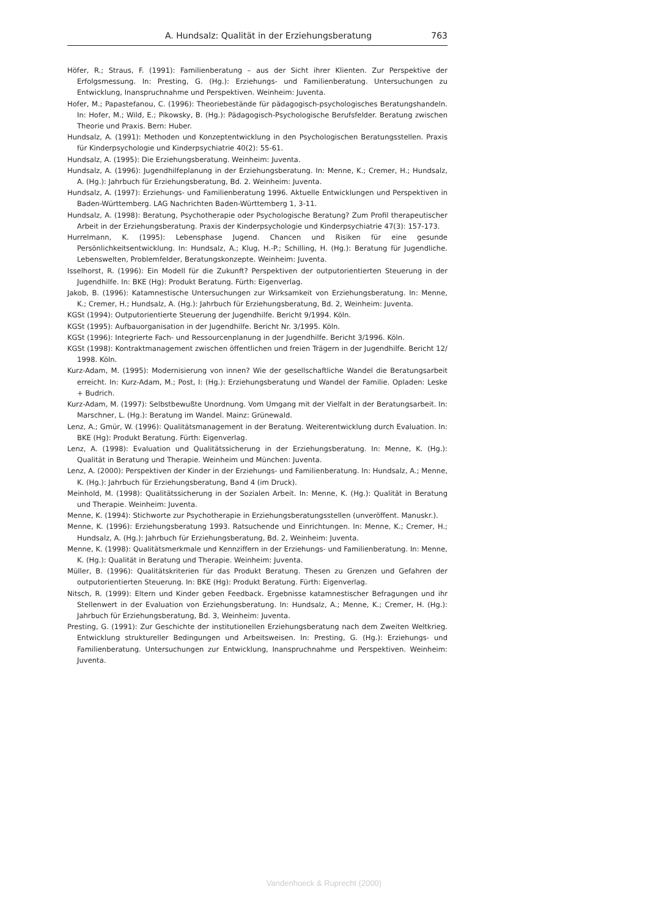A. Hundsalz: Qualität in der Erziehungsberatung 763
Höfer, R.; Straus, F. (1991): Familienberatung – aus der Sicht ihrer Klienten. Zur Perspektive der Erfolgsmessung. In: Presting, G. (Hg.): Erziehungs- und Familienberatung. Untersuchungen zu Entwicklung, Inanspruchnahme und Perspektiven. Weinheim: Juventa.
Hofer, M.; Papastefanou, C. (1996): Theoriebestände für pädagogisch-psychologisches Beratungshandeln. In: Hofer, M.; Wild, E.; Pikowsky, B. (Hg.): Pädagogisch-Psychologische Berufsfelder. Beratung zwischen Theorie und Praxis. Bern: Huber.
Hundsalz, A. (1991): Methoden und Konzeptentwicklung in den Psychologischen Beratungsstellen. Praxis für Kinderpsychologie und Kinderpsychiatrie 40(2): 55-61.
Hundsalz, A. (1995): Die Erziehungsberatung. Weinheim: Juventa.
Hundsalz, A. (1996): Jugendhilfeplanung in der Erziehungsberatung. In: Menne, K.; Cremer, H.; Hundsalz, A. (Hg.): Jahrbuch für Erziehungsberatung, Bd. 2. Weinheim: Juventa.
Hundsalz, A. (1997): Erziehungs- und Familienberatung 1996. Aktuelle Entwicklungen und Perspektiven in Baden-Württemberg. LAG Nachrichten Baden-Württemberg 1, 3-11.
Hundsalz, A. (1998): Beratung, Psychotherapie oder Psychologische Beratung? Zum Profil therapeutischer Arbeit in der Erziehungsberatung. Praxis der Kinderpsychologie und Kinderpsychiatrie 47(3): 157-173.
Hurrelmann, K. (1995): Lebensphase Jugend. Chancen und Risiken für eine gesunde Persönlichkeitsentwicklung. In: Hundsalz, A.; Klug, H.-P.; Schilling, H. (Hg.): Beratung für Jugendliche. Lebenswelten, Problemfelder, Beratungskonzepte. Weinheim: Juventa.
Isselhorst, R. (1996): Ein Modell für die Zukunft? Perspektiven der outputorientierten Steuerung in der Jugendhilfe. In: BKE (Hg): Produkt Beratung. Fürth: Eigenverlag.
Jakob, B. (1996): Katamnestische Untersuchungen zur Wirksamkeit von Erziehungsberatung. In: Menne, K.; Cremer, H.; Hundsalz, A. (Hg.): Jahrbuch für Erziehungsberatung, Bd. 2, Weinheim: Juventa.
KGSt (1994): Outputorientierte Steuerung der Jugendhilfe. Bericht 9/1994. Köln.
KGSt (1995): Aufbauorganisation in der Jugendhilfe. Bericht Nr. 3/1995. Köln.
KGSt (1996): Integrierte Fach- und Ressourcenplanung in der Jugendhilfe. Bericht 3/1996. Köln.
KGSt (1998): Kontraktmanagement zwischen öffentlichen und freien Trägern in der Jugendhilfe. Bericht 12/ 1998. Köln.
Kurz-Adam, M. (1995): Modernisierung von innen? Wie der gesellschaftliche Wandel die Beratungsarbeit erreicht. In: Kurz-Adam, M.; Post, I: (Hg.): Erziehungsberatung und Wandel der Familie. Opladen: Leske + Budrich.
Kurz-Adam, M. (1997): Selbstbewußte Unordnung. Vom Umgang mit der Vielfalt in der Beratungsarbeit. In: Marschner, L. (Hg.): Beratung im Wandel. Mainz: Grünewald.
Lenz, A.; Gmür, W. (1996): Qualitätsmanagement in der Beratung. Weiterentwicklung durch Evaluation. In: BKE (Hg): Produkt Beratung. Fürth: Eigenverlag.
Lenz, A. (1998): Evaluation und Qualitätssicherung in der Erziehungsberatung. In: Menne, K. (Hg.): Qualität in Beratung und Therapie. Weinheim und München: Juventa.
Lenz, A. (2000): Perspektiven der Kinder in der Erziehungs- und Familienberatung. In: Hundsalz, A.; Menne, K. (Hg.): Jahrbuch für Erziehungsberatung, Band 4 (im Druck).
Meinhold, M. (1998): Qualitätssicherung in der Sozialen Arbeit. In: Menne, K. (Hg.): Qualität in Beratung und Therapie. Weinheim: Juventa.
Menne, K. (1994): Stichworte zur Psychotherapie in Erziehungsberatungsstellen (unveröffent. Manuskr.).
Menne, K. (1996): Erziehungsberatung 1993. Ratsuchende und Einrichtungen. In: Menne, K.; Cremer, H.; Hundsalz, A. (Hg.): Jahrbuch für Erziehungsberatung, Bd. 2, Weinheim: Juventa.
Menne, K. (1998): Qualitätsmerkmale und Kennziffern in der Erziehungs- und Familienberatung. In: Menne, K. (Hg.): Qualität in Beratung und Therapie. Weinheim: Juventa.
Müller, B. (1996): Qualitätskriterien für das Produkt Beratung. Thesen zu Grenzen und Gefahren der outputorientierten Steuerung. In: BKE (Hg): Produkt Beratung. Fürth: Eigenverlag.
Nitsch, R. (1999): Eltern und Kinder geben Feedback. Ergebnisse katamnestischer Befragungen und ihr Stellenwert in der Evaluation von Erziehungsberatung. In: Hundsalz, A.; Menne, K.; Cremer, H. (Hg.): Jahrbuch für Erziehungsberatung, Bd. 3, Weinheim: Juventa.
Presting, G. (1991): Zur Geschichte der institutionellen Erziehungsberatung nach dem Zweiten Weltkrieg. Entwicklung struktureller Bedingungen und Arbeitsweisen. In: Presting, G. (Hg.): Erziehungs- und Familienberatung. Untersuchungen zur Entwicklung, Inanspruchnahme und Perspektiven. Weinheim: Juventa.
Vandenhoeck & Ruprecht (2000)